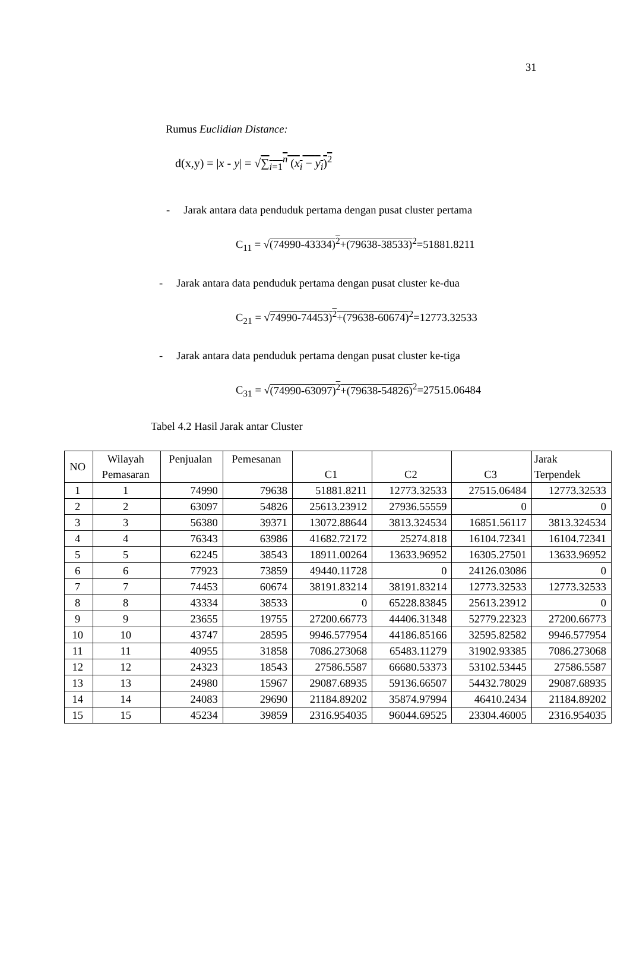31
Rumus Euclidian Distance:
d(x,y) = |x - y| = √∑<sub>i=1</sub><sup>n</sup> (x<sub>i</sub> − y<sub>i</sub>)<sup>2</sup>
- Jarak antara data penduduk pertama dengan pusat cluster pertama
C<sub>11</sub> = √(74990-43334)<sup>2</sup>+(79638-38533)<sup>2</sup>=51881.8211
- Jarak antara data penduduk pertama dengan pusat cluster ke-dua
C<sub>21</sub> = √74990-74453)<sup>2</sup>+(79638-60674)<sup>2</sup>=12773.32533
- Jarak antara data penduduk pertama dengan pusat cluster ke-tiga
C<sub>31</sub> = √(74990-63097)<sup>2</sup>+(79638-54826)<sup>2</sup>=27515.06484
Tabel 4.2 Hasil Jarak antar Cluster
| NO | Wilayah Pemasaran | Penjualan | Pemesanan | C1 | C2 | C3 | Jarak Terpendek |
| --- | --- | --- | --- | --- | --- | --- | --- |
| 1 | 1 | 74990 | 79638 | 51881.8211 | 12773.32533 | 27515.06484 | 12773.32533 |
| 2 | 2 | 63097 | 54826 | 25613.23912 | 27936.55559 | 0 | 0 |
| 3 | 3 | 56380 | 39371 | 13072.88644 | 3813.324534 | 16851.56117 | 3813.324534 |
| 4 | 4 | 76343 | 63986 | 41682.72172 | 25274.818 | 16104.72341 | 16104.72341 |
| 5 | 5 | 62245 | 38543 | 18911.00264 | 13633.96952 | 16305.27501 | 13633.96952 |
| 6 | 6 | 77923 | 73859 | 49440.11728 | 0 | 24126.03086 | 0 |
| 7 | 7 | 74453 | 60674 | 38191.83214 | 38191.83214 | 12773.32533 | 12773.32533 |
| 8 | 8 | 43334 | 38533 | 0 | 65228.83845 | 25613.23912 | 0 |
| 9 | 9 | 23655 | 19755 | 27200.66773 | 44406.31348 | 52779.22323 | 27200.66773 |
| 10 | 10 | 43747 | 28595 | 9946.577954 | 44186.85166 | 32595.82582 | 9946.577954 |
| 11 | 11 | 40955 | 31858 | 7086.273068 | 65483.11279 | 31902.93385 | 7086.273068 |
| 12 | 12 | 24323 | 18543 | 27586.5587 | 66680.53373 | 53102.53445 | 27586.5587 |
| 13 | 13 | 24980 | 15967 | 29087.68935 | 59136.66507 | 54432.78029 | 29087.68935 |
| 14 | 14 | 24083 | 29690 | 21184.89202 | 35874.97994 | 46410.2434 | 21184.89202 |
| 15 | 15 | 45234 | 39859 | 2316.954035 | 96044.69525 | 23304.46005 | 2316.954035 |